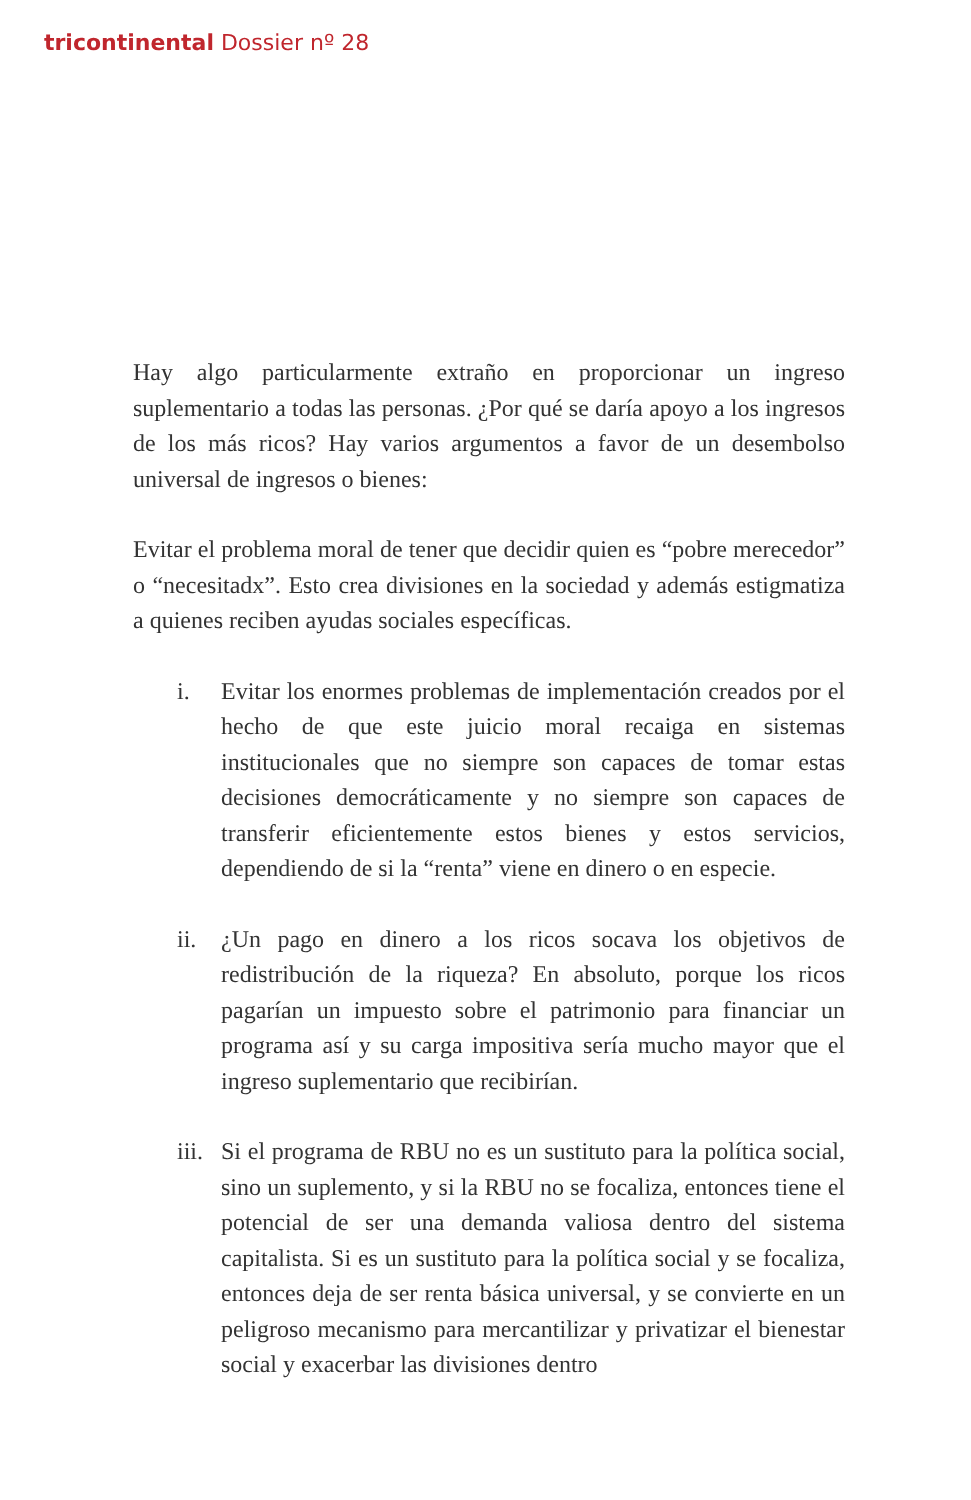tricontinental Dossier nº 28
Hay algo particularmente extraño en proporcionar un ingreso suplementario a todas las personas. ¿Por qué se daría apoyo a los ingresos de los más ricos? Hay varios argumentos a favor de un desembolso universal de ingresos o bienes:
Evitar el problema moral de tener que decidir quien es “pobre merecedor” o “necesitadx”. Esto crea divisiones en la sociedad y además estigmatiza a quienes reciben ayudas sociales específicas.
i. Evitar los enormes problemas de implementación creados por el hecho de que este juicio moral recaiga en sistemas institucionales que no siempre son capaces de tomar estas decisiones democráticamente y no siempre son capaces de transferir eficientemente estos bienes y estos servicios, dependiendo de si la “renta” viene en dinero o en especie.
ii. ¿Un pago en dinero a los ricos socava los objetivos de redistribución de la riqueza? En absoluto, porque los ricos pagarían un impuesto sobre el patrimonio para financiar un programa así y su carga impositiva sería mucho mayor que el ingreso suplementario que recibirían.
iii.
Si el programa de RBU no es un sustituto para la política social, sino un suplemento, y si la RBU no se focaliza, entonces tiene el potencial de ser una demanda valiosa dentro del sistema capitalista. Si es un sustituto para la política social y se focaliza, entonces deja de ser renta básica universal, y se convierte en un peligroso mecanismo para mercantilizar y privatizar el bienestar social y exacerbar las divisiones dentro